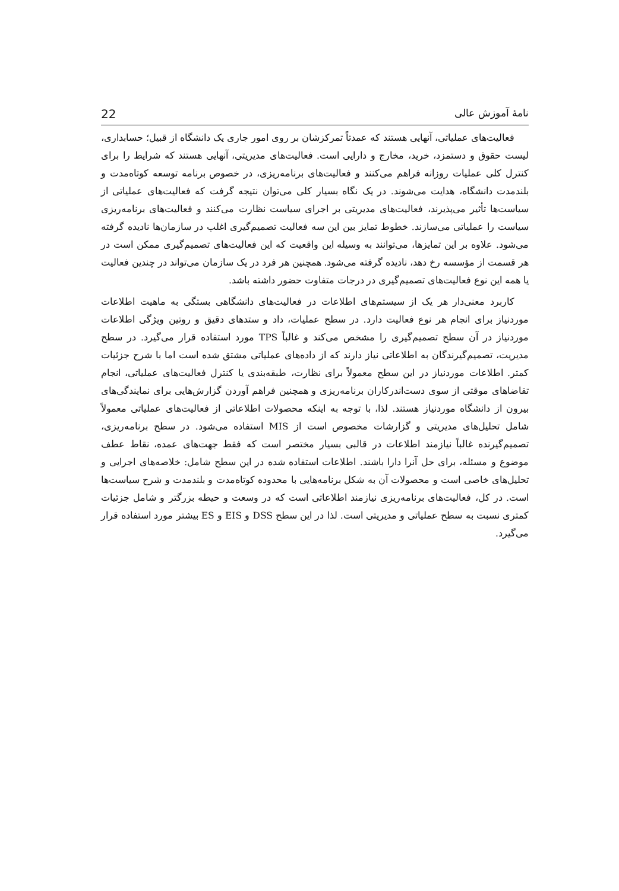نامهٔ آموزش عالی 22
فعالیت‌های عملیاتی، آنهایی هستند که عمدتاً تمرکزشان بر روی امور جاری یک دانشگاه از قبیل؛ حسابداری، لیست حقوق و دستمزد، خرید، مخارج و دارایی است. فعالیت‌های مدیریتی، آنهایی هستند که شرایط را برای کنترل کلی عملیات روزانه فراهم می‌کنند و فعالیت‌های برنامه‌ریزی، در خصوص برنامه توسعه کوتاه‌مدت و بلندمدت دانشگاه، هدایت می‌شوند. در یک نگاه بسیار کلی می‌توان نتیجه گرفت که فعالیت‌های عملیاتی از سیاست‌ها تأثیر می‌پذیرند، فعالیت‌های مدیریتی بر اجرای سیاست نظارت می‌کنند و فعالیت‌های برنامه‌ریزی سیاست را عملیاتی می‌سازند. خطوط تمایز بین این سه فعالیت تصمیم‌گیری اغلب در سازمان‌ها نادیده گرفته می‌شود. علاوه بر این تمایزها، می‌توانند به وسیله این واقعیت که این فعالیت‌های تصمیم‌گیری ممکن است در هر قسمت از مؤسسه رخ دهد، نادیده گرفته می‌شود. همچنین هر فرد در یک سازمان می‌تواند در چندین فعالیت یا همه این نوع فعالیت‌های تصمیم‌گیری در درجات متفاوت حضور داشته باشد.
کاربرد معنی‌دار هر یک از سیستم‌های اطلاعات در فعالیت‌های دانشگاهی بستگی به ماهیت اطلاعات موردنیاز برای انجام هر نوع فعالیت دارد. در سطح عملیات، داد و ستدهای دقیق و روتین ویژگی اطلاعات موردنیاز در آن سطح تصمیم‌گیری را مشخص می‌کند و غالباً TPS مورد استفاده قرار می‌گیرد. در سطح مدیریت، تصمیم‌گیرندگان به اطلاعاتی نیاز دارند که از داده‌های عملیاتی مشتق شده است اما با شرح جزئیات کمتر. اطلاعات موردنیاز در این سطح معمولاً برای نظارت، طبقه‌بندی یا کنترل فعالیت‌های عملیاتی، انجام تقاضاهای موقتی از سوی دست‌اندرکاران برنامه‌ریزی و همچنین فراهم آوردن گزارش‌هایی برای نمایندگی‌های بیرون از دانشگاه موردنیاز هستند. لذا، با توجه به اینکه محصولات اطلاعاتی از فعالیت‌های عملیاتی معمولاً شامل تحلیل‌های مدیریتی و گزارشات مخصوص است از MIS استفاده می‌شود. در سطح برنامه‌ریزی، تصمیم‌گیرنده غالباً نیازمند اطلاعات در قالبی بسیار مختصر است که فقط جهت‌های عمده، نقاط عطف موضوع و مسئله، برای حل آنرا دارا باشند. اطلاعات استفاده شده در این سطح شامل: خلاصه‌های اجرایی و تحلیل‌های خاصی است و محصولات آن به شکل برنامه‌هایی با محدوده کوتاه‌مدت و بلندمدت و شرح سیاست‌ها است. در کل، فعالیت‌های برنامه‌ریزی نیازمند اطلاعاتی است که در وسعت و حیطه بزرگتر و شامل جزئیات کمتری نسبت به سطح عملیاتی و مدیریتی است. لذا در این سطح DSS و EIS و ES بیشتر مورد استفاده قرار می‌گیرد.